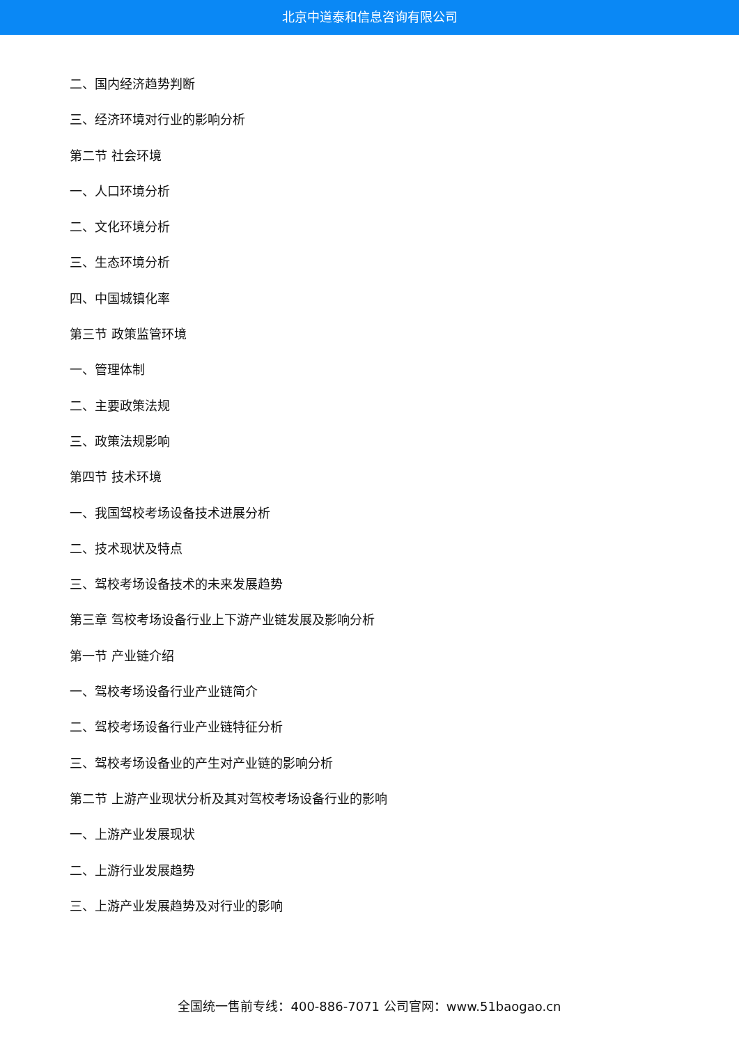北京中道泰和信息咨询有限公司
二、国内经济趋势判断
三、经济环境对行业的影响分析
第二节 社会环境
一、人口环境分析
二、文化环境分析
三、生态环境分析
四、中国城镇化率
第三节 政策监管环境
一、管理体制
二、主要政策法规
三、政策法规影响
第四节 技术环境
一、我国驾校考场设备技术进展分析
二、技术现状及特点
三、驾校考场设备技术的未来发展趋势
第三章 驾校考场设备行业上下游产业链发展及影响分析
第一节 产业链介绍
一、驾校考场设备行业产业链简介
二、驾校考场设备行业产业链特征分析
三、驾校考场设备业的产生对产业链的影响分析
第二节 上游产业现状分析及其对驾校考场设备行业的影响
一、上游产业发展现状
二、上游行业发展趋势
三、上游产业发展趋势及对行业的影响
全国统一售前专线：400-886-7071 公司官网：www.51baogao.cn